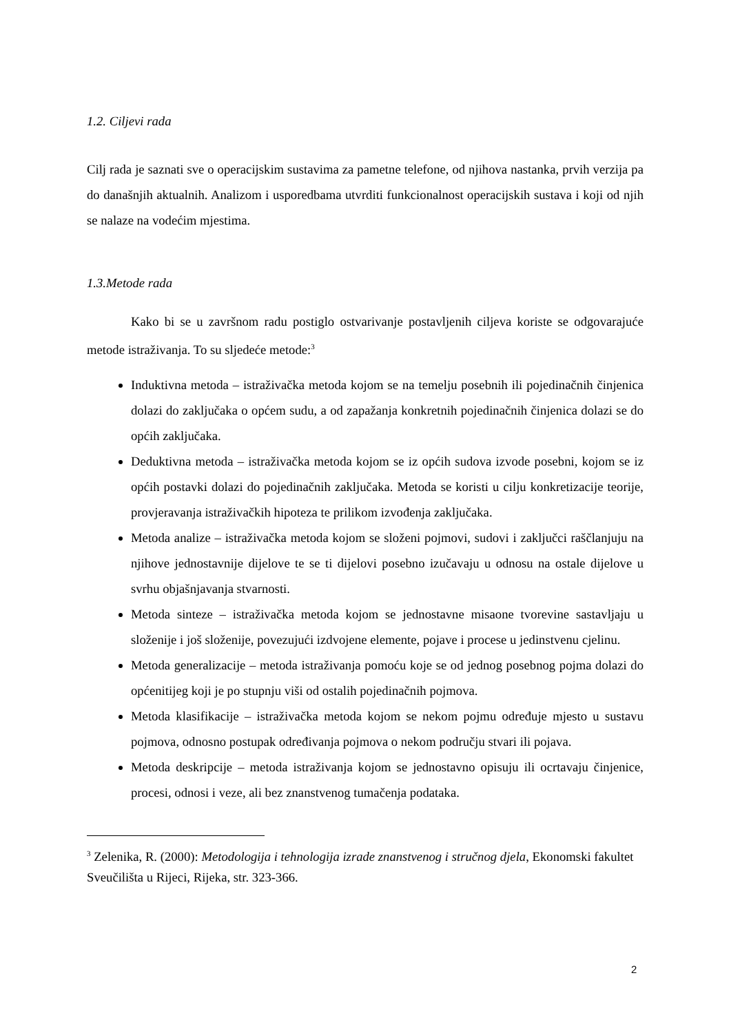1.2. Ciljevi rada
Cilj rada je saznati sve o operacijskim sustavima za pametne telefone, od njihova nastanka, prvih verzija pa do današnjih aktualnih. Analizom i usporedbama utvrditi funkcionalnost operacijskih sustava i koji od njih se nalaze na vodećim mjestima.
1.3.Metode rada
Kako bi se u završnom radu postiglo ostvarivanje postavljenih ciljeva koriste se odgovarajuće metode istraživanja. To su sljedeće metode:<sup>3</sup>
Induktivna metoda – istraživačka metoda kojom se na temelju posebnih ili pojedinačnih činjenica dolazi do zaključaka o općem sudu, a od zapažanja konkretnih pojedinačnih činjenica dolazi se do općih zaključaka.
Deduktivna metoda – istraživačka metoda kojom se iz općih sudova izvode posebni, kojom se iz općih postavki dolazi do pojedinačnih zaključaka. Metoda se koristi u cilju konkretizacije teorije, provjeravanja istraživačkih hipoteza te prilikom izvođenja zaključaka.
Metoda analize – istraživačka metoda kojom se složeni pojmovi, sudovi i zaključci raščlanjuju na njihove jednostavnije dijelove te se ti dijelovi posebno izučavaju u odnosu na ostale dijelove u svrhu objašnjavanja stvarnosti.
Metoda sinteze – istraživačka metoda kojom se jednostavne misaone tvorevine sastavljaju u složenije i još složenije, povezujući izdvojene elemente, pojave i procese u jedinstvenu cjelinu.
Metoda generalizacije – metoda istraživanja pomoću koje se od jednog posebnog pojma dolazi do općenitijeg koji je po stupnju viši od ostalih pojedinačnih pojmova.
Metoda klasifikacije – istraživačka metoda kojom se nekom pojmu određuje mjesto u sustavu pojmova, odnosno postupak određivanja pojmova o nekom području stvari ili pojava.
Metoda deskripcije – metoda istraživanja kojom se jednostavno opisuju ili ocrtavaju činjenice, procesi, odnosi i veze, ali bez znanstvenog tumačenja podataka.
<sup>3</sup> Zelenika, R. (2000): Metodologija i tehnologija izrade znanstvenog i stručnog djela, Ekonomski fakultet Sveučilišta u Rijeci, Rijeka, str. 323-366.
2